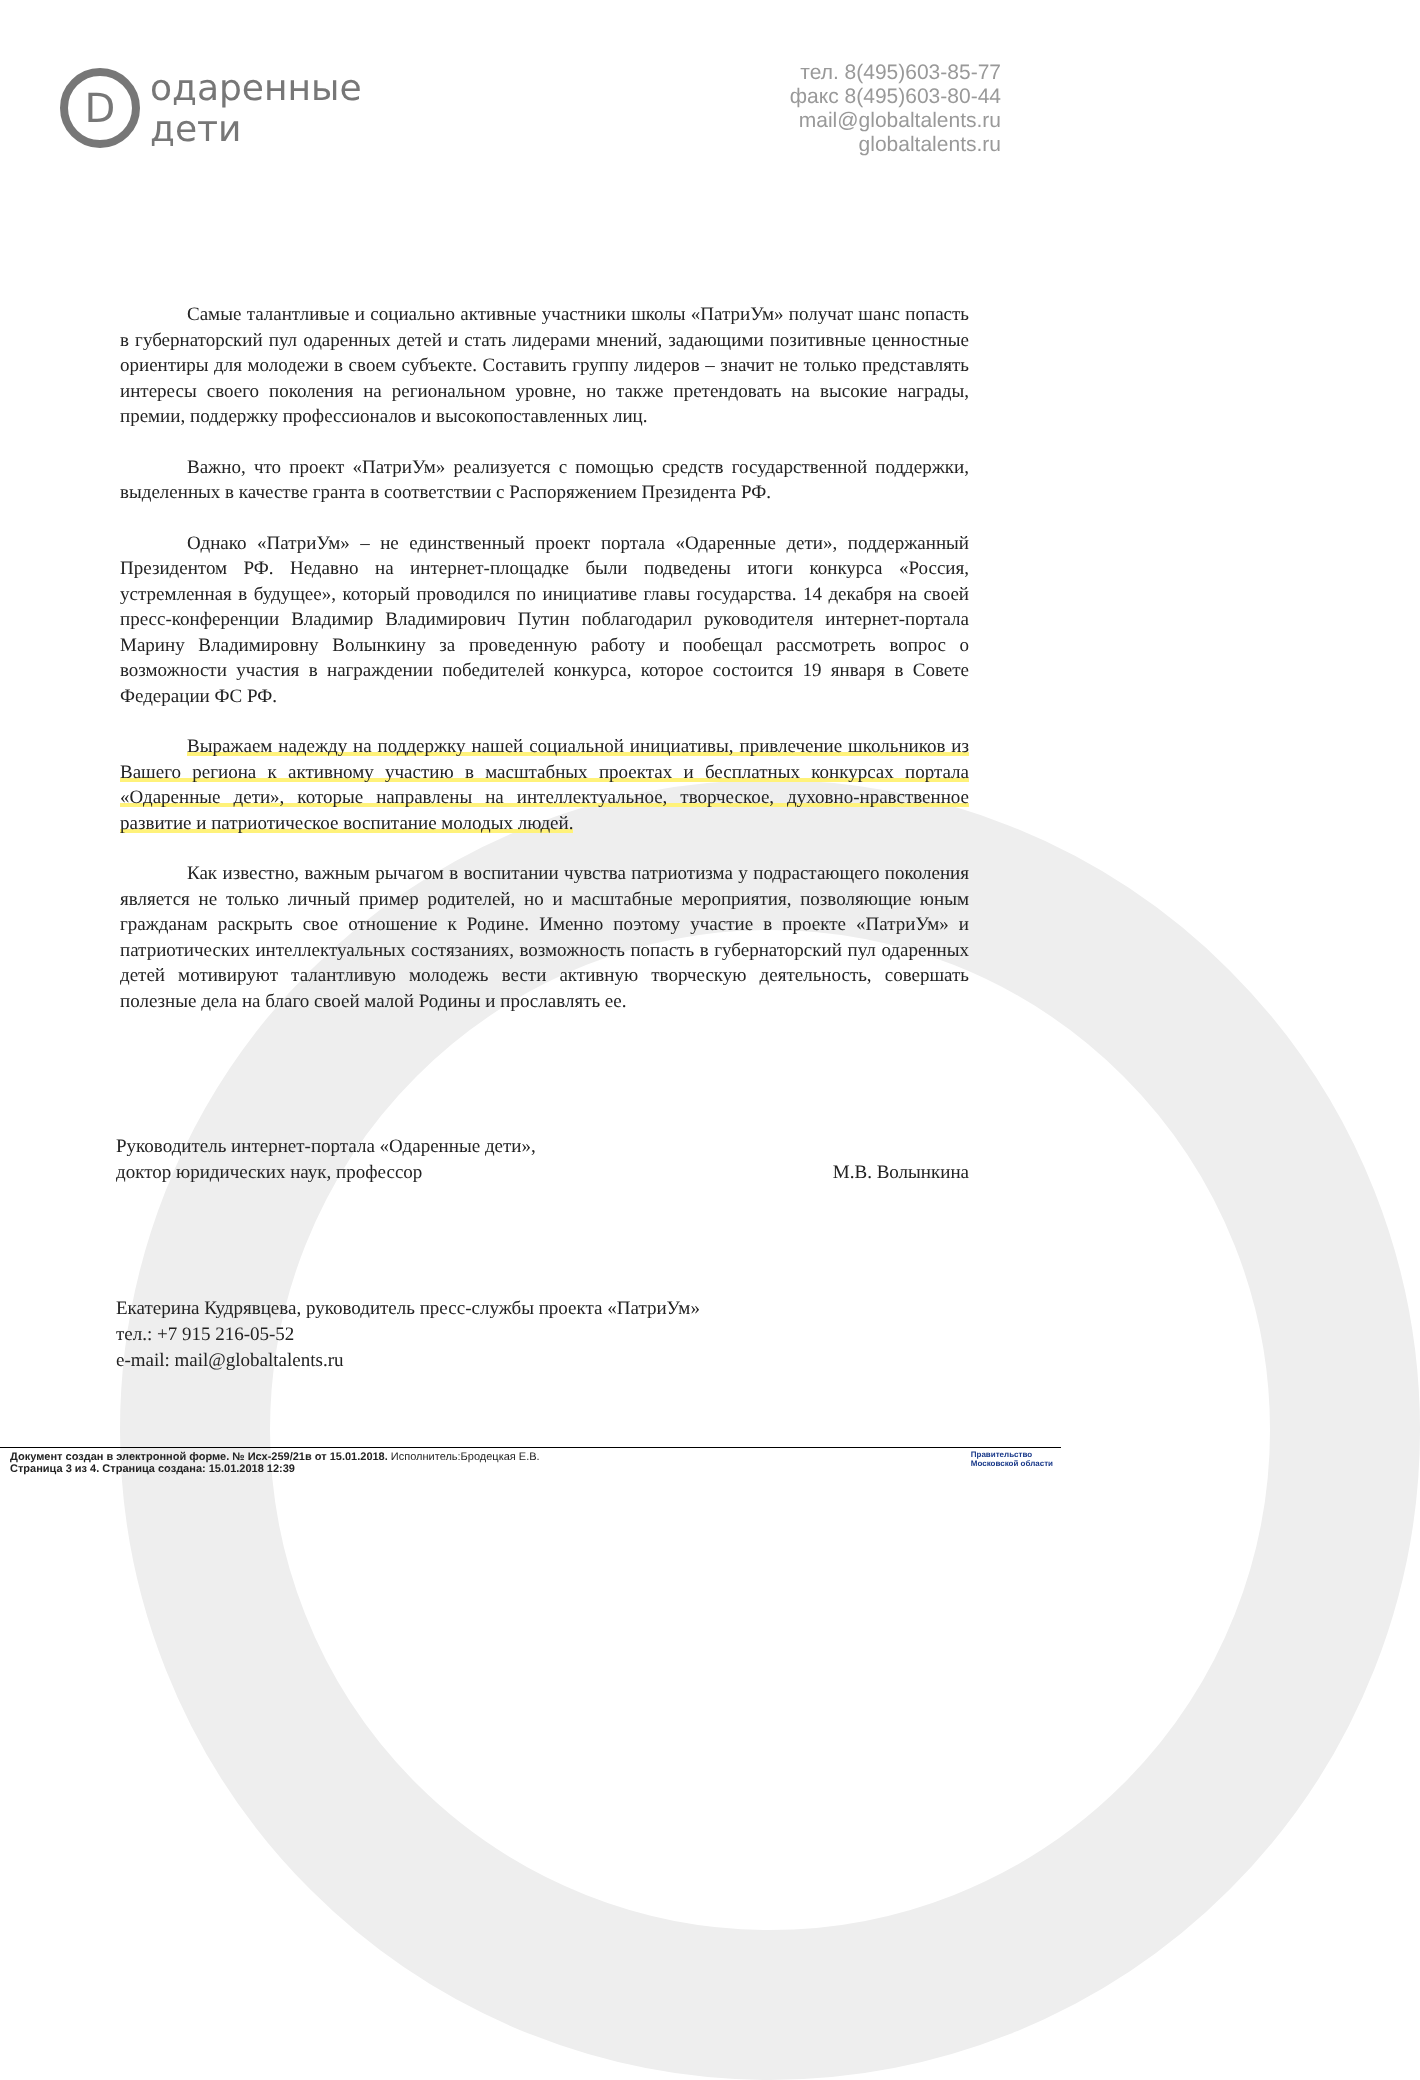D
одаренные
дети
тел. 8(495)603-85-77
факс 8(495)603-80-44
mail@globaltalents.ru
globaltalents.ru
Самые талантливые и социально активные участники школы «ПатриУм» получат шанс попасть в губернаторский пул одаренных детей и стать лидерами мнений, задающими позитивные ценностные ориентиры для молодежи в своем субъекте. Составить группу лидеров – значит не только представлять интересы своего поколения на региональном уровне, но также претендовать на высокие награды, премии, поддержку профессионалов и высокопоставленных лиц.
Важно, что проект «ПатриУм» реализуется с помощью средств государственной поддержки, выделенных в качестве гранта в соответствии с Распоряжением Президента РФ.
Однако «ПатриУм» – не единственный проект портала «Одаренные дети», поддержанный Президентом РФ. Недавно на интернет-площадке были подведены итоги конкурса «Россия, устремленная в будущее», который проводился по инициативе главы государства. 14 декабря на своей пресс-конференции Владимир Владимирович Путин поблагодарил руководителя интернет-портала Марину Владимировну Волынкину за проведенную работу и пообещал рассмотреть вопрос о возможности участия в награждении победителей конкурса, которое состоится 19 января в Совете Федерации ФС РФ.
Выражаем надежду на поддержку нашей социальной инициативы, привлечение школьников из Вашего региона к активному участию в масштабных проектах и бесплатных конкурсах портала «Одаренные дети», которые направлены на интеллектуальное, творческое, духовно-нравственное развитие и патриотическое воспитание молодых людей.
Как известно, важным рычагом в воспитании чувства патриотизма у подрастающего поколения является не только личный пример родителей, но и масштабные мероприятия, позволяющие юным гражданам раскрыть свое отношение к Родине. Именно поэтому участие в проекте «ПатриУм» и патриотических интеллектуальных состязаниях, возможность попасть в губернаторский пул одаренных детей мотивируют талантливую молодежь вести активную творческую деятельность, совершать полезные дела на благо своей малой Родины и прославлять ее.
Руководитель интернет-портала «Одаренные дети»,
доктор юридических наук, профессор
М.В. Волынкина
Екатерина Кудрявцева, руководитель пресс-службы проекта «ПатриУм»
тел.: +7 915 216-05-52
e-mail: mail@globaltalents.ru
Документ создан в электронной форме. № Исх-259/21в от 15.01.2018. Исполнитель:Бродецкая Е.В.
Страница 3 из 4. Страница создана: 15.01.2018 12:39
Правительство
Московской области